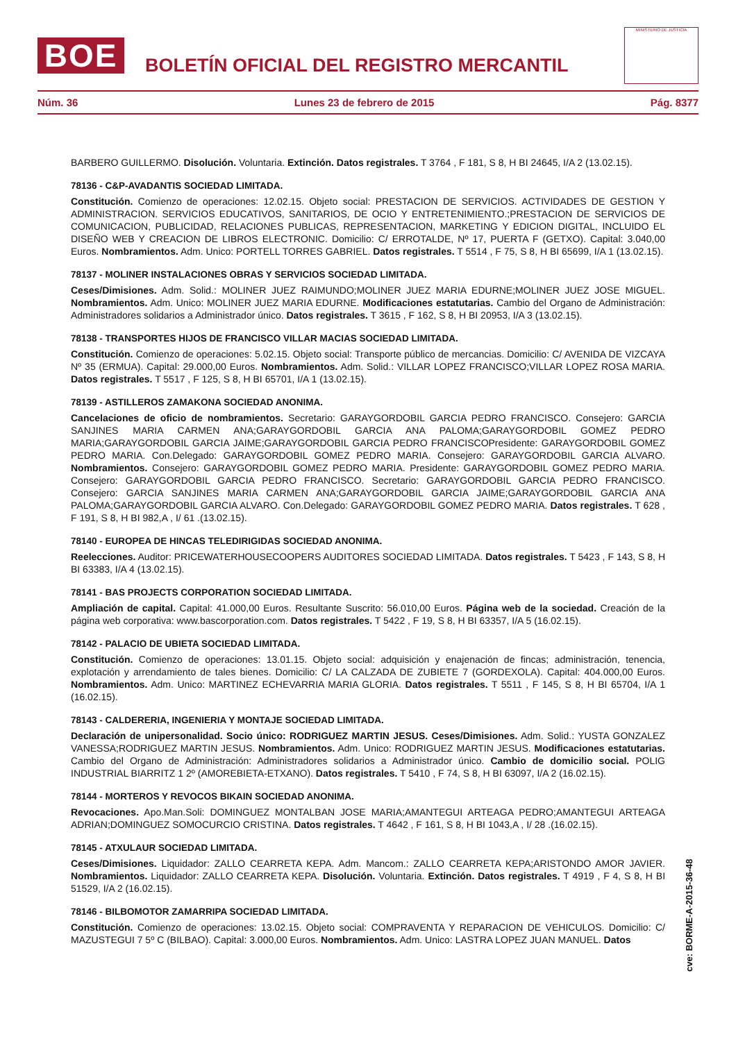BOE
BOLETÍN OFICIAL DEL REGISTRO MERCANTIL
MINISTERIO DE JUSTICIA
Núm. 36 Lunes 23 de febrero de 2015 Pág. 8377
BARBERO GUILLERMO. Disolución. Voluntaria. Extinción. Datos registrales. T 3764 , F 181, S 8, H BI 24645, I/A 2 (13.02.15).
78136 - C&P-AVADANTIS SOCIEDAD LIMITADA.
Constitución. Comienzo de operaciones: 12.02.15. Objeto social: PRESTACION DE SERVICIOS. ACTIVIDADES DE GESTION Y ADMINISTRACION. SERVICIOS EDUCATIVOS, SANITARIOS, DE OCIO Y ENTRETENIMIENTO.;PRESTACION DE SERVICIOS DE COMUNICACION, PUBLICIDAD, RELACIONES PUBLICAS, REPRESENTACION, MARKETING Y EDICION DIGITAL, INCLUIDO EL DISEÑO WEB Y CREACION DE LIBROS ELECTRONIC. Domicilio: C/ ERROTALDE, Nº 17, PUERTA F (GETXO). Capital: 3.040,00 Euros. Nombramientos. Adm. Unico: PORTELL TORRES GABRIEL. Datos registrales. T 5514 , F 75, S 8, H BI 65699, I/A 1 (13.02.15).
78137 - MOLINER INSTALACIONES OBRAS Y SERVICIOS SOCIEDAD LIMITADA.
Ceses/Dimisiones. Adm. Solid.: MOLINER JUEZ RAIMUNDO;MOLINER JUEZ MARIA EDURNE;MOLINER JUEZ JOSE MIGUEL. Nombramientos. Adm. Unico: MOLINER JUEZ MARIA EDURNE. Modificaciones estatutarias. Cambio del Organo de Administración: Administradores solidarios a Administrador único. Datos registrales. T 3615 , F 162, S 8, H BI 20953, I/A 3 (13.02.15).
78138 - TRANSPORTES HIJOS DE FRANCISCO VILLAR MACIAS SOCIEDAD LIMITADA.
Constitución. Comienzo de operaciones: 5.02.15. Objeto social: Transporte público de mercancias. Domicilio: C/ AVENIDA DE VIZCAYA Nº 35 (ERMUA). Capital: 29.000,00 Euros. Nombramientos. Adm. Solid.: VILLAR LOPEZ FRANCISCO;VILLAR LOPEZ ROSA MARIA. Datos registrales. T 5517 , F 125, S 8, H BI 65701, I/A 1 (13.02.15).
78139 - ASTILLEROS ZAMAKONA SOCIEDAD ANONIMA.
Cancelaciones de oficio de nombramientos. Secretario: GARAYGORDOBIL GARCIA PEDRO FRANCISCO. Consejero: GARCIA SANJINES MARIA CARMEN ANA;GARAYGORDOBIL GARCIA ANA PALOMA;GARAYGORDOBIL GOMEZ PEDRO MARIA;GARAYGORDOBIL GARCIA JAIME;GARAYGORDOBIL GARCIA PEDRO FRANCISCOPresidente: GARAYGORDOBIL GOMEZ PEDRO MARIA. Con.Delegado: GARAYGORDOBIL GOMEZ PEDRO MARIA. Consejero: GARAYGORDOBIL GARCIA ALVARO. Nombramientos. Consejero: GARAYGORDOBIL GOMEZ PEDRO MARIA. Presidente: GARAYGORDOBIL GOMEZ PEDRO MARIA. Consejero: GARAYGORDOBIL GARCIA PEDRO FRANCISCO. Secretario: GARAYGORDOBIL GARCIA PEDRO FRANCISCO. Consejero: GARCIA SANJINES MARIA CARMEN ANA;GARAYGORDOBIL GARCIA JAIME;GARAYGORDOBIL GARCIA ANA PALOMA;GARAYGORDOBIL GARCIA ALVARO. Con.Delegado: GARAYGORDOBIL GOMEZ PEDRO MARIA. Datos registrales. T 628 , F 191, S 8, H BI 982,A , I/ 61 .(13.02.15).
78140 - EUROPEA DE HINCAS TELEDIRIGIDAS SOCIEDAD ANONIMA.
Reelecciones. Auditor: PRICEWATERHOUSECOOPERS AUDITORES SOCIEDAD LIMITADA. Datos registrales. T 5423 , F 143, S 8, H BI 63383, I/A 4 (13.02.15).
78141 - BAS PROJECTS CORPORATION SOCIEDAD LIMITADA.
Ampliación de capital. Capital: 41.000,00 Euros. Resultante Suscrito: 56.010,00 Euros. Página web de la sociedad. Creación de la página web corporativa: www.bascorporation.com. Datos registrales. T 5422 , F 19, S 8, H BI 63357, I/A 5 (16.02.15).
78142 - PALACIO DE UBIETA SOCIEDAD LIMITADA.
Constitución. Comienzo de operaciones: 13.01.15. Objeto social: adquisición y enajenación de fincas; administración, tenencia, explotación y arrendamiento de tales bienes. Domicilio: C/ LA CALZADA DE ZUBIETE 7 (GORDEXOLA). Capital: 404.000,00 Euros. Nombramientos. Adm. Unico: MARTINEZ ECHEVARRIA MARIA GLORIA. Datos registrales. T 5511 , F 145, S 8, H BI 65704, I/A 1 (16.02.15).
78143 - CALDERERIA, INGENIERIA Y MONTAJE SOCIEDAD LIMITADA.
Declaración de unipersonalidad. Socio único: RODRIGUEZ MARTIN JESUS. Ceses/Dimisiones. Adm. Solid.: YUSTA GONZALEZ VANESSA;RODRIGUEZ MARTIN JESUS. Nombramientos. Adm. Unico: RODRIGUEZ MARTIN JESUS. Modificaciones estatutarias. Cambio del Organo de Administración: Administradores solidarios a Administrador único. Cambio de domicilio social. POLIG INDUSTRIAL BIARRITZ 1 2º (AMOREBIETA-ETXANO). Datos registrales. T 5410 , F 74, S 8, H BI 63097, I/A 2 (16.02.15).
78144 - MORTEROS Y REVOCOS BIKAIN SOCIEDAD ANONIMA.
Revocaciones. Apo.Man.Soli: DOMINGUEZ MONTALBAN JOSE MARIA;AMANTEGUI ARTEAGA PEDRO;AMANTEGUI ARTEAGA ADRIAN;DOMINGUEZ SOMOCURCIO CRISTINA. Datos registrales. T 4642 , F 161, S 8, H BI 1043,A , I/ 28 .(16.02.15).
78145 - ATXULAUR SOCIEDAD LIMITADA.
Ceses/Dimisiones. Liquidador: ZALLO CEARRETA KEPA. Adm. Mancom.: ZALLO CEARRETA KEPA;ARISTONDO AMOR JAVIER. Nombramientos. Liquidador: ZALLO CEARRETA KEPA. Disolución. Voluntaria. Extinción. Datos registrales. T 4919 , F 4, S 8, H BI 51529, I/A 2 (16.02.15).
78146 - BILBOMOTOR ZAMARRIPA SOCIEDAD LIMITADA.
Constitución. Comienzo de operaciones: 13.02.15. Objeto social: COMPRAVENTA Y REPARACION DE VEHICULOS. Domicilio: C/ MAZUSTEGUI 7 5º C (BILBAO). Capital: 3.000,00 Euros. Nombramientos. Adm. Unico: LASTRA LOPEZ JUAN MANUEL. Datos
cve: BORME-A-2015-36-48